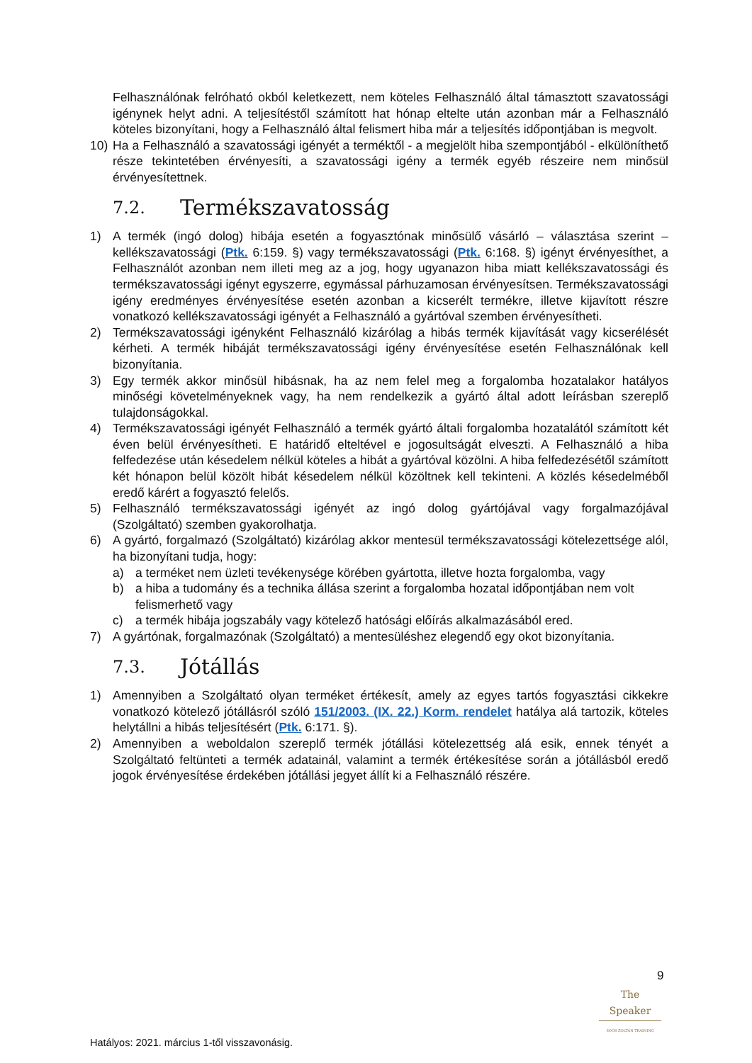Felhasználónak felróható okból keletkezett, nem köteles Felhasználó által támasztott szavatossági igénynek helyt adni. A teljesítéstől számított hat hónap eltelte után azonban már a Felhasználó köteles bizonyítani, hogy a Felhasználó által felismert hiba már a teljesítés időpontjában is megvolt.
10) Ha a Felhasználó a szavatossági igényét a terméktől - a megjelölt hiba szempontjából - elkülöníthető része tekintetében érvényesíti, a szavatossági igény a termék egyéb részeire nem minősül érvényesítettnek.
7.2. Termékszavatosság
1) A termék (ingó dolog) hibája esetén a fogyasztónak minősülő vásárló – választása szerint – kellékszavatossági (Ptk. 6:159. §) vagy termékszavatossági (Ptk. 6:168. §) igényt érvényesíthet, a Felhasználót azonban nem illeti meg az a jog, hogy ugyanazon hiba miatt kellékszavatossági és termékszavatossági igényt egyszerre, egymással párhuzamosan érvényesítsen. Termékszavatossági igény eredményes érvényesítése esetén azonban a kicserélt termékre, illetve kijavított részre vonatkozó kellékszavatossági igényét a Felhasználó a gyártóval szemben érvényesítheti.
2) Termékszavatossági igényként Felhasználó kizárólag a hibás termék kijavítását vagy kicserélését kérheti. A termék hibáját termékszavatossági igény érvényesítése esetén Felhasználónak kell bizonyítania.
3) Egy termék akkor minősül hibásnak, ha az nem felel meg a forgalomba hozatalakor hatályos minőségi követelményeknek vagy, ha nem rendelkezik a gyártó által adott leírásban szereplő tulajdonságokkal.
4) Termékszavatossági igényét Felhasználó a termék gyártó általi forgalomba hozatalától számított két éven belül érvényesítheti. E határidő elteltével e jogosultságát elveszti. A Felhasználó a hiba felfedezése után késedelem nélkül köteles a hibát a gyártóval közölni. A hiba felfedezésétől számított két hónapon belül közölt hibát késedelem nélkül közöltnek kell tekinteni. A közlés késedelméből eredő kárért a fogyasztó felelős.
5) Felhasználó termékszavatossági igényét az ingó dolog gyártójával vagy forgalmazójával (Szolgáltató) szemben gyakorolhatja.
6) A gyártó, forgalmazó (Szolgáltató) kizárólag akkor mentesül termékszavatossági kötelezettsége alól, ha bizonyítani tudja, hogy:
a) a terméket nem üzleti tevékenysége körében gyártotta, illetve hozta forgalomba, vagy
b) a hiba a tudomány és a technika állása szerint a forgalomba hozatal időpontjában nem volt felismerhető vagy
c) a termék hibája jogszabály vagy kötelező hatósági előírás alkalmazásából ered.
7) A gyártónak, forgalmazónak (Szolgáltató) a mentesüléshez elegendő egy okot bizonyítania.
7.3. Jótállás
1) Amennyiben a Szolgáltató olyan terméket értékesít, amely az egyes tartós fogyasztási cikkekre vonatkozó kötelező jótállásról szóló 151/2003. (IX. 22.) Korm. rendelet hatálya alá tartozik, köteles helytállni a hibás teljesítésért (Ptk. 6:171. §).
2) Amennyiben a weboldalon szereplő termék jótállási kötelezettség alá esik, ennek tényét a Szolgáltató feltünteti a termék adatainál, valamint a termék értékesítése során a jótállásból eredő jogok érvényesítése érdekében jótállási jegyet állít ki a Felhasználó részére.
9
The Speaker
SOÓS ZOLTÁN TRAINING
Hatályos: 2021. március 1-től visszavonásig.